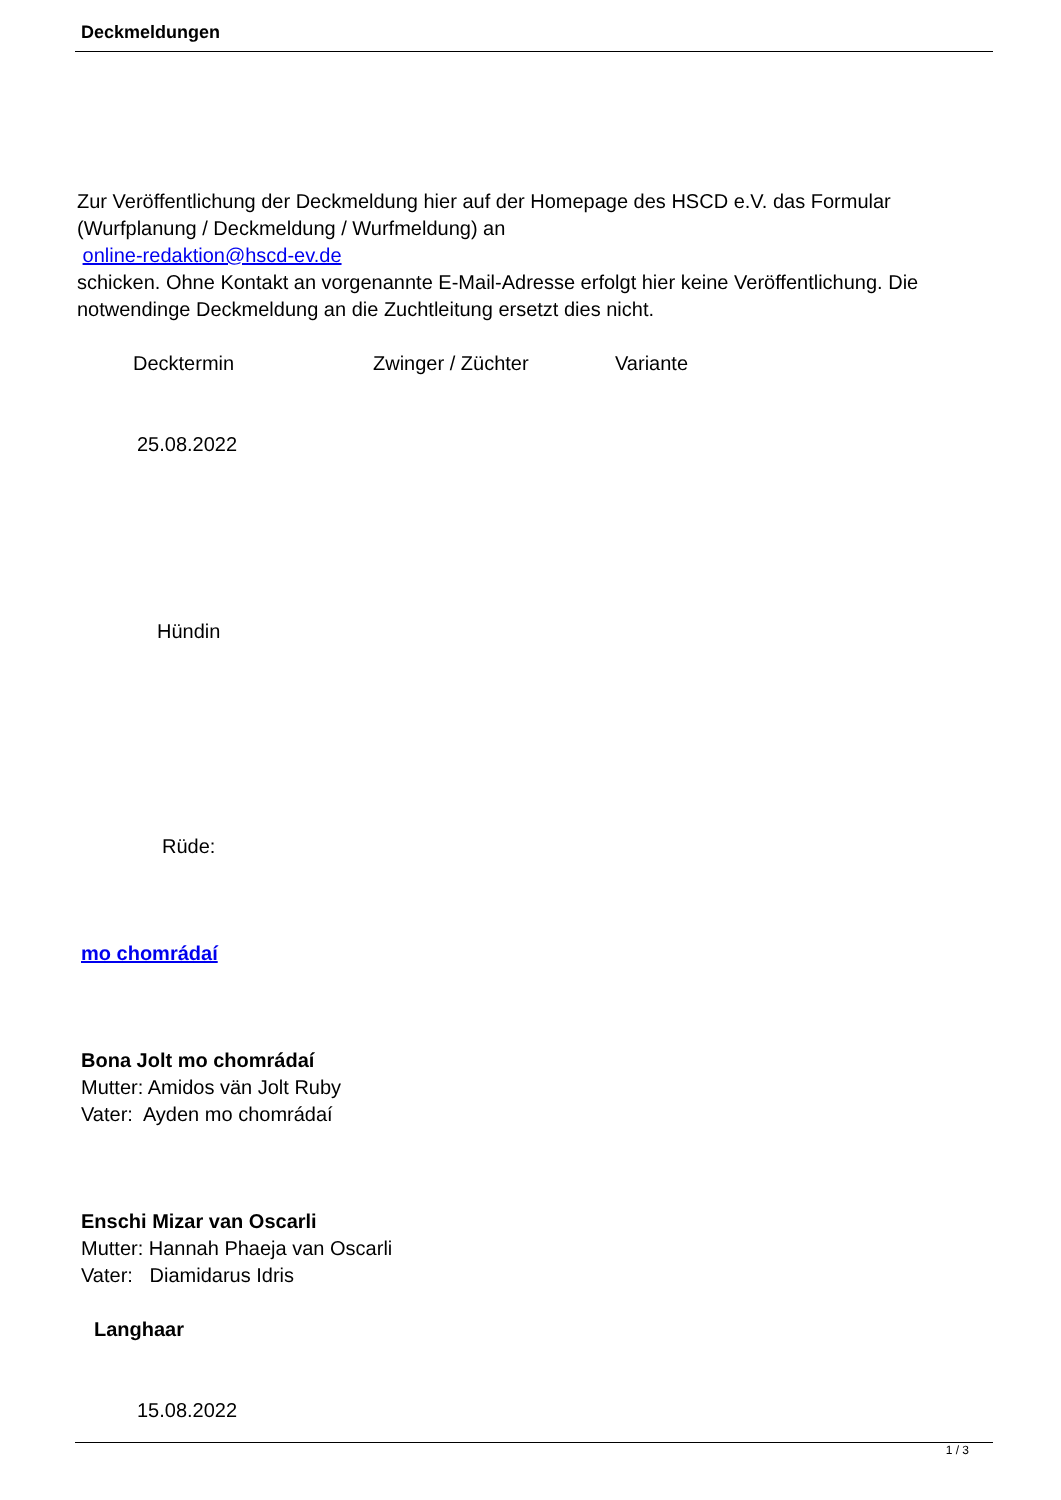Deckmeldungen
Zur Veröffentlichung der Deckmeldung hier auf der Homepage des HSCD e.V. das Formular (Wurfplanung / Deckmeldung / Wurfmeldung) an
online-redaktion@hscd-ev.de
schicken. Ohne Kontakt an vorgenannte E-Mail-Adresse erfolgt hier keine Veröffentlichung. Die notwendinge Deckmeldung an die Zuchtleitung ersetzt dies nicht.
Decktermin Zwinger / Züchter Variante
25.08.2022
Hündin
Rüde:
mo chomrádaí
Bona Jolt mo chomrádaí
Mutter: Amidos vän Jolt Ruby
Vater: Ayden mo chomrádaí
Enschi Mizar van Oscarli
Mutter: Hannah Phaeja van Oscarli
Vater: Diamidarus Idris
Langhaar
15.08.2022
1 / 3